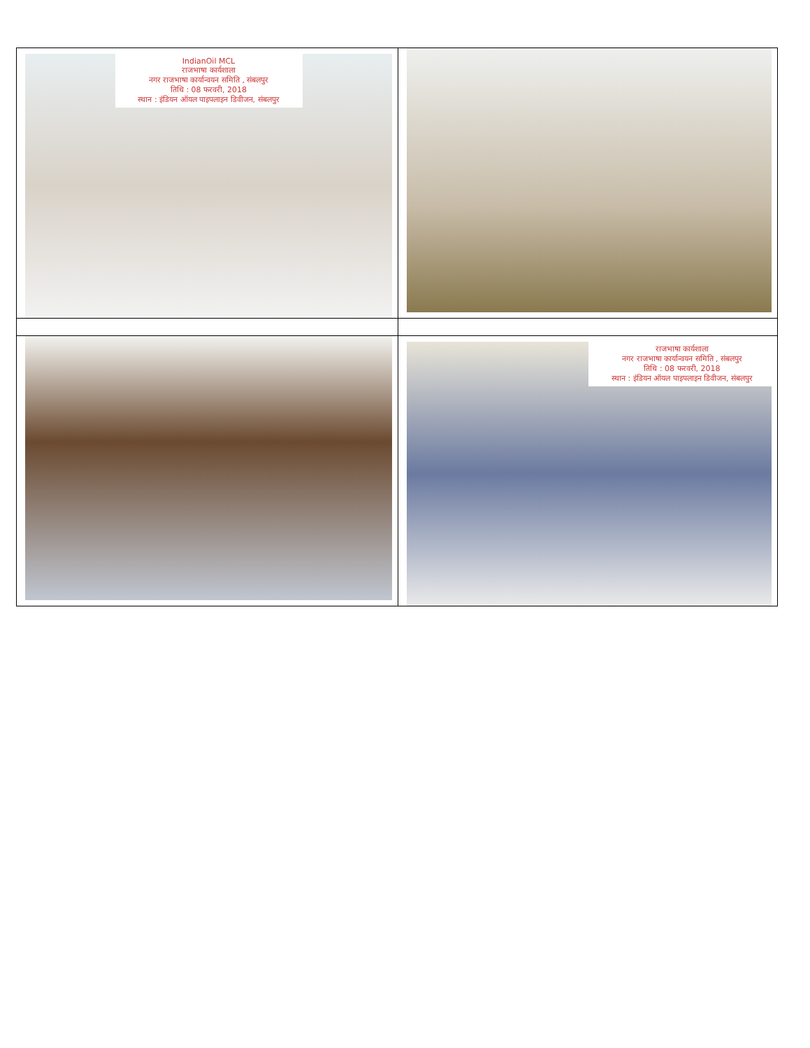| IndianOil MCL राजभाषा कार्यशाला नगर राजभाषा कार्यान्वयन समिति , संबलपुर तिथि : 08 फरवरी, 2018 स्थान : इंडियन ऑयल पाइपलाइन डिवीजन, संबलपुर | |
| | राजभाषा कार्यशाला नगर राजभाषा कार्यान्वयन समिति , संबलपुर तिथि : 08 फरवरी, 2018 स्थान : इंडियन ऑयल पाइपलाइन डिवीजन, संबलपुर |